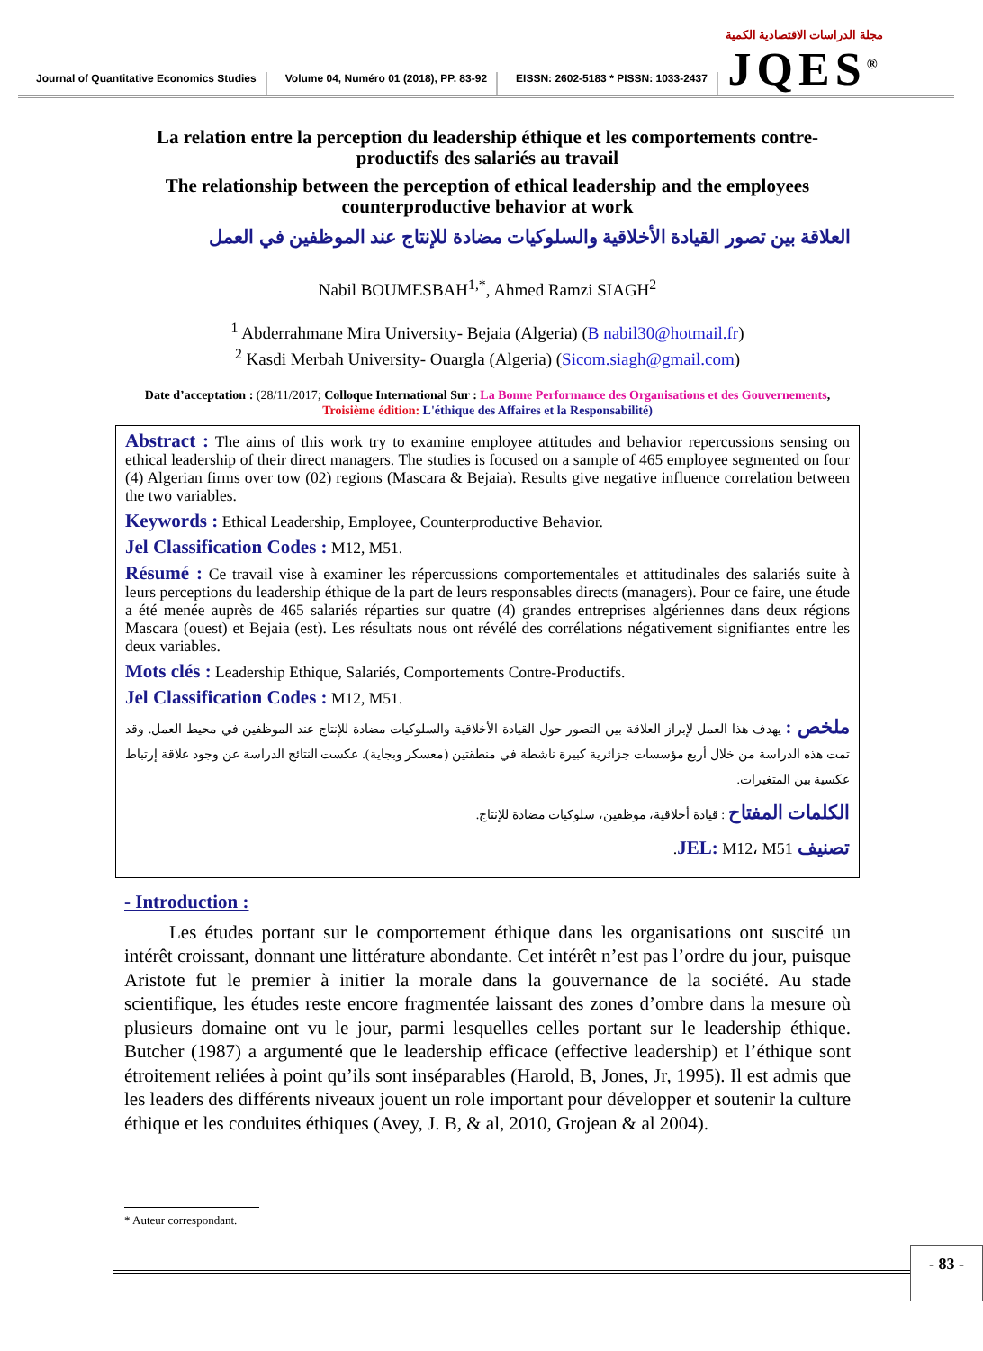Journal of Quantitative Economics Studies
Volume 04, Numéro 01 (2018), PP. 83-92
EISSN: 2602-5183 * PISSN: 1033-2437
مجلة الدراسات الاقتصادية الكمية
JQES<sup>®</sup>
La relation entre la perception du leadership éthique et les comportements contre-productifs des salariés au travail
The relationship between the perception of ethical leadership and the employees counterproductive behavior at work
العلاقة بين تصور القيادة الأخلاقية والسلوكيات مضادة للإنتاج عند الموظفين في العمل
Nabil BOUMESBAH<sup>1,*</sup>, Ahmed Ramzi SIAGH<sup>2</sup>
<sup>1</sup> Abderrahmane Mira University- Bejaia (Algeria) (B nabil30@hotmail.fr)
<sup>2</sup> Kasdi Merbah University- Ouargla (Algeria) (Sicom.siagh@gmail.com)
Date d’acceptation : (28/11/2017; Colloque International Sur : La Bonne Performance des Organisations et des Gouvernements, Troisième édition: L'éthique des Affaires et la Responsabilité)
Abstract : The aims of this work try to examine employee attitudes and behavior repercussions sensing on ethical leadership of their direct managers. The studies is focused on a sample of 465 employee segmented on four (4) Algerian firms over tow (02) regions (Mascara & Bejaia). Results give negative influence correlation between the two variables.
Keywords : Ethical Leadership, Employee, Counterproductive Behavior.
Jel Classification Codes : M12, M51.
Résumé : Ce travail vise à examiner les répercussions comportementales et attitudinales des salariés suite à leurs perceptions du leadership éthique de la part de leurs responsables directs (managers). Pour ce faire, une étude a été menée auprès de 465 salariés réparties sur quatre (4) grandes entreprises algériennes dans deux régions Mascara (ouest) et Bejaia (est). Les résultats nous ont révélé des corrélations négativement signifiantes entre les deux variables.
Mots clés : Leadership Ethique, Salariés, Comportements Contre-Productifs.
Jel Classification Codes : M12, M51.
ملخص : يهدف هذا العمل لإبراز العلاقة بين التصور حول القيادة الأخلاقية والسلوكيات مضادة للإنتاج عند الموظفين في محيط العمل. وقد تمت هذه الدراسة من خلال أربع مؤسسات جزائرية كبيرة ناشطة في منطقتين (معسكر وبجاية). عكست النتائج الدراسة عن وجود علاقة إرتباط عكسية بين المتغيرات.
الكلمات المفتاح : قيادة أخلاقية، موظفين، سلوكيات مضادة للإنتاج.
تصنيف JEL: M12، M51.
- Introduction :
Les études portant sur le comportement éthique dans les organisations ont suscité un intérêt croissant, donnant une littérature abondante. Cet intérêt n’est pas l’ordre du jour, puisque Aristote fut le premier à initier la morale dans la gouvernance de la société. Au stade scientifique, les études reste encore fragmentée laissant des zones d’ombre dans la mesure où plusieurs domaine ont vu le jour, parmi lesquelles celles portant sur le leadership éthique. Butcher (1987) a argumenté que le leadership efficace (effective leadership) et l’éthique sont étroitement reliées à point qu’ils sont inséparables (Harold, B, Jones, Jr, 1995). Il est admis que les leaders des différents niveaux jouent un role important pour développer et soutenir la culture éthique et les conduites éthiques (Avey, J. B, & al, 2010, Grojean & al 2004).
* Auteur correspondant.
- 83 -